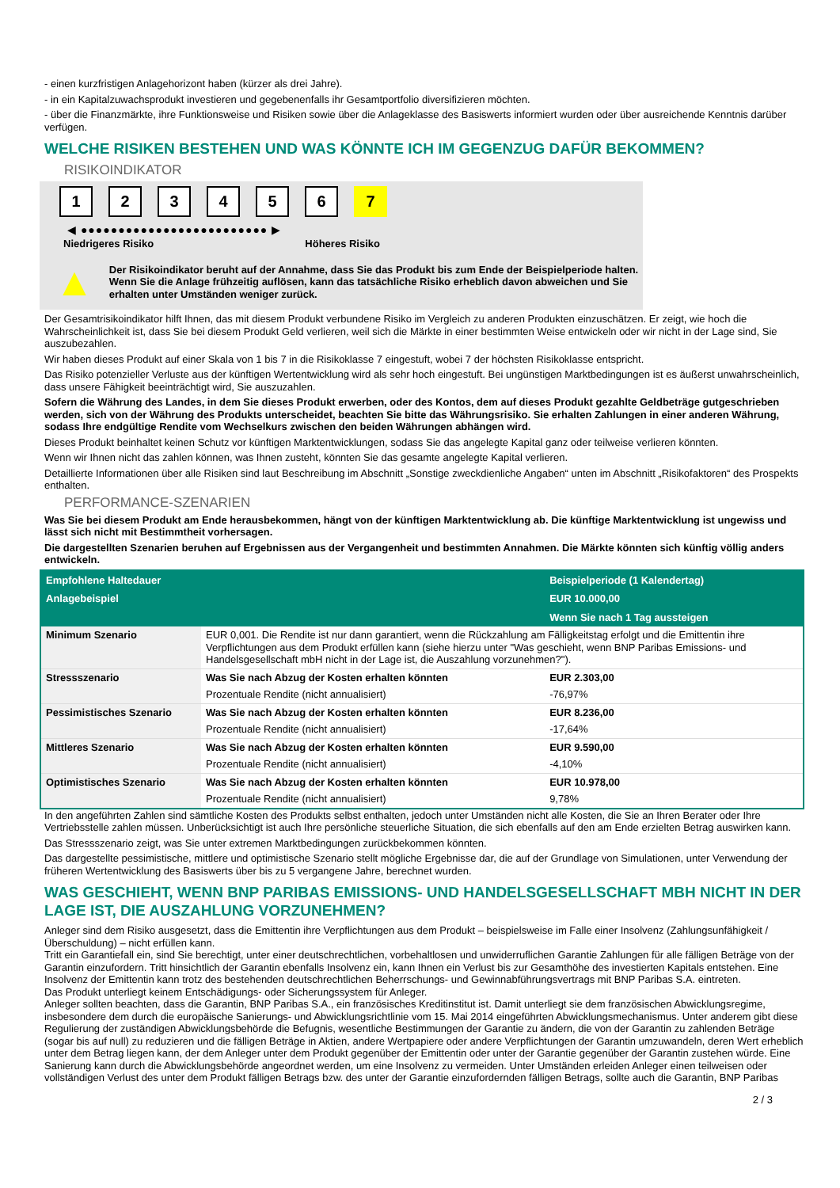- einen kurzfristigen Anlagehorizont haben (kürzer als drei Jahre).
- in ein Kapitalzuwachsprodukt investieren und gegebenenfalls ihr Gesamtportfolio diversifizieren möchten.
- über die Finanzmärkte, ihre Funktionsweise und Risiken sowie über die Anlageklasse des Basiswerts informiert wurden oder über ausreichende Kenntnis darüber verfügen.
WELCHE RISIKEN BESTEHEN UND WAS KÖNNTE ICH IM GEGENZUG DAFÜR BEKOMMEN?
RISIKOINDIKATOR
1 2 3 4 5 6 7
◀ ●●●●●●●●●●●●●●●●●●●●●●●●● ▶
Niedrigeres Risiko Höheres Risiko
▲
Der Risikoindikator beruht auf der Annahme, dass Sie das Produkt bis zum Ende der Beispielperiode halten.
Wenn Sie die Anlage frühzeitig auflösen, kann das tatsächliche Risiko erheblich davon abweichen und Sie erhalten unter Umständen weniger zurück.
Der Gesamtrisikoindikator hilft Ihnen, das mit diesem Produkt verbundene Risiko im Vergleich zu anderen Produkten einzuschätzen. Er zeigt, wie hoch die Wahrscheinlichkeit ist, dass Sie bei diesem Produkt Geld verlieren, weil sich die Märkte in einer bestimmten Weise entwickeln oder wir nicht in der Lage sind, Sie auszubezahlen.
Wir haben dieses Produkt auf einer Skala von 1 bis 7 in die Risikoklasse 7 eingestuft, wobei 7 der höchsten Risikoklasse entspricht.
Das Risiko potenzieller Verluste aus der künftigen Wertentwicklung wird als sehr hoch eingestuft. Bei ungünstigen Marktbedingungen ist es äußerst unwahrscheinlich, dass unsere Fähigkeit beeinträchtigt wird, Sie auszuzahlen.
Sofern die Währung des Landes, in dem Sie dieses Produkt erwerben, oder des Kontos, dem auf dieses Produkt gezahlte Geldbeträge gutgeschrieben werden, sich von der Währung des Produkts unterscheidet, beachten Sie bitte das Währungsrisiko. Sie erhalten Zahlungen in einer anderen Währung, sodass Ihre endgültige Rendite vom Wechselkurs zwischen den beiden Währungen abhängen wird.
Dieses Produkt beinhaltet keinen Schutz vor künftigen Marktentwicklungen, sodass Sie das angelegte Kapital ganz oder teilweise verlieren könnten.
Wenn wir Ihnen nicht das zahlen können, was Ihnen zusteht, könnten Sie das gesamte angelegte Kapital verlieren.
Detaillierte Informationen über alle Risiken sind laut Beschreibung im Abschnitt „Sonstige zweckdienliche Angaben“ unten im Abschnitt „Risikofaktoren“ des Prospekts enthalten.
PERFORMANCE-SZENARIEN
Was Sie bei diesem Produkt am Ende herausbekommen, hängt von der künftigen Marktentwicklung ab. Die künftige Marktentwicklung ist ungewiss und lässt sich nicht mit Bestimmtheit vorhersagen.
Die dargestellten Szenarien beruhen auf Ergebnissen aus der Vergangenheit und bestimmten Annahmen. Die Märkte könnten sich künftig völlig anders entwickeln.
| Empfohlene Haltedauer | | Beispielperiode (1 Kalendertag) |
| Anlagebeispiel | | EUR 10.000,00 |
| | | Wenn Sie nach 1 Tag aussteigen |
| Minimum Szenario | EUR 0,001. Die Rendite ist nur dann garantiert, wenn die Rückzahlung am Fälligkeitstag erfolgt und die Emittentin ihre Verpflichtungen aus dem Produkt erfüllen kann (siehe hierzu unter "Was geschieht, wenn BNP Paribas Emissions- und Handelsgesellschaft mbH nicht in der Lage ist, die Auszahlung vorzunehmen?"). | |
| Stressszenario | Was Sie nach Abzug der Kosten erhalten könnten | EUR 2.303,00 |
| | Prozentuale Rendite (nicht annualisiert) | -76,97% |
| Pessimistisches Szenario | Was Sie nach Abzug der Kosten erhalten könnten | EUR 8.236,00 |
| | Prozentuale Rendite (nicht annualisiert) | -17,64% |
| Mittleres Szenario | Was Sie nach Abzug der Kosten erhalten könnten | EUR 9.590,00 |
| | Prozentuale Rendite (nicht annualisiert) | -4,10% |
| Optimistisches Szenario | Was Sie nach Abzug der Kosten erhalten könnten | EUR 10.978,00 |
| | Prozentuale Rendite (nicht annualisiert) | 9,78% |
In den angeführten Zahlen sind sämtliche Kosten des Produkts selbst enthalten, jedoch unter Umständen nicht alle Kosten, die Sie an Ihren Berater oder Ihre Vertriebsstelle zahlen müssen. Unberücksichtigt ist auch Ihre persönliche steuerliche Situation, die sich ebenfalls auf den am Ende erzielten Betrag auswirken kann.
Das Stressszenario zeigt, was Sie unter extremen Marktbedingungen zurückbekommen könnten.
Das dargestellte pessimistische, mittlere und optimistische Szenario stellt mögliche Ergebnisse dar, die auf der Grundlage von Simulationen, unter Verwendung der früheren Wertentwicklung des Basiswerts über bis zu 5 vergangene Jahre, berechnet wurden.
WAS GESCHIEHT, WENN BNP PARIBAS EMISSIONS- UND HANDELSGESELLSCHAFT MBH NICHT IN DER LAGE IST, DIE AUSZAHLUNG VORZUNEHMEN?
Anleger sind dem Risiko ausgesetzt, dass die Emittentin ihre Verpflichtungen aus dem Produkt – beispielsweise im Falle einer Insolvenz (Zahlungsunfähigkeit / Überschuldung) – nicht erfüllen kann.
Tritt ein Garantiefall ein, sind Sie berechtigt, unter einer deutschrechtlichen, vorbehaltlosen und unwiderruflichen Garantie Zahlungen für alle fälligen Beträge von der Garantin einzufordern. Tritt hinsichtlich der Garantin ebenfalls Insolvenz ein, kann Ihnen ein Verlust bis zur Gesamthöhe des investierten Kapitals entstehen. Eine Insolvenz der Emittentin kann trotz des bestehenden deutschrechtlichen Beherrschungs- und Gewinnabführungsvertrags mit BNP Paribas S.A. eintreten.
Das Produkt unterliegt keinem Entschädigungs- oder Sicherungssystem für Anleger.
Anleger sollten beachten, dass die Garantin, BNP Paribas S.A., ein französisches Kreditinstitut ist. Damit unterliegt sie dem französischen Abwicklungsregime, insbesondere dem durch die europäische Sanierungs- und Abwicklungsrichtlinie vom 15. Mai 2014 eingeführten Abwicklungsmechanismus. Unter anderem gibt diese Regulierung der zuständigen Abwicklungsbehörde die Befugnis, wesentliche Bestimmungen der Garantie zu ändern, die von der Garantin zu zahlenden Beträge (sogar bis auf null) zu reduzieren und die fälligen Beträge in Aktien, andere Wertpapiere oder andere Verpflichtungen der Garantin umzuwandeln, deren Wert erheblich unter dem Betrag liegen kann, der dem Anleger unter dem Produkt gegenüber der Emittentin oder unter der Garantie gegenüber der Garantin zustehen würde. Eine Sanierung kann durch die Abwicklungsbehörde angeordnet werden, um eine Insolvenz zu vermeiden. Unter Umständen erleiden Anleger einen teilweisen oder vollständigen Verlust des unter dem Produkt fälligen Betrags bzw. des unter der Garantie einzufordernden fälligen Betrags, sollte auch die Garantin, BNP Paribas
2 / 3